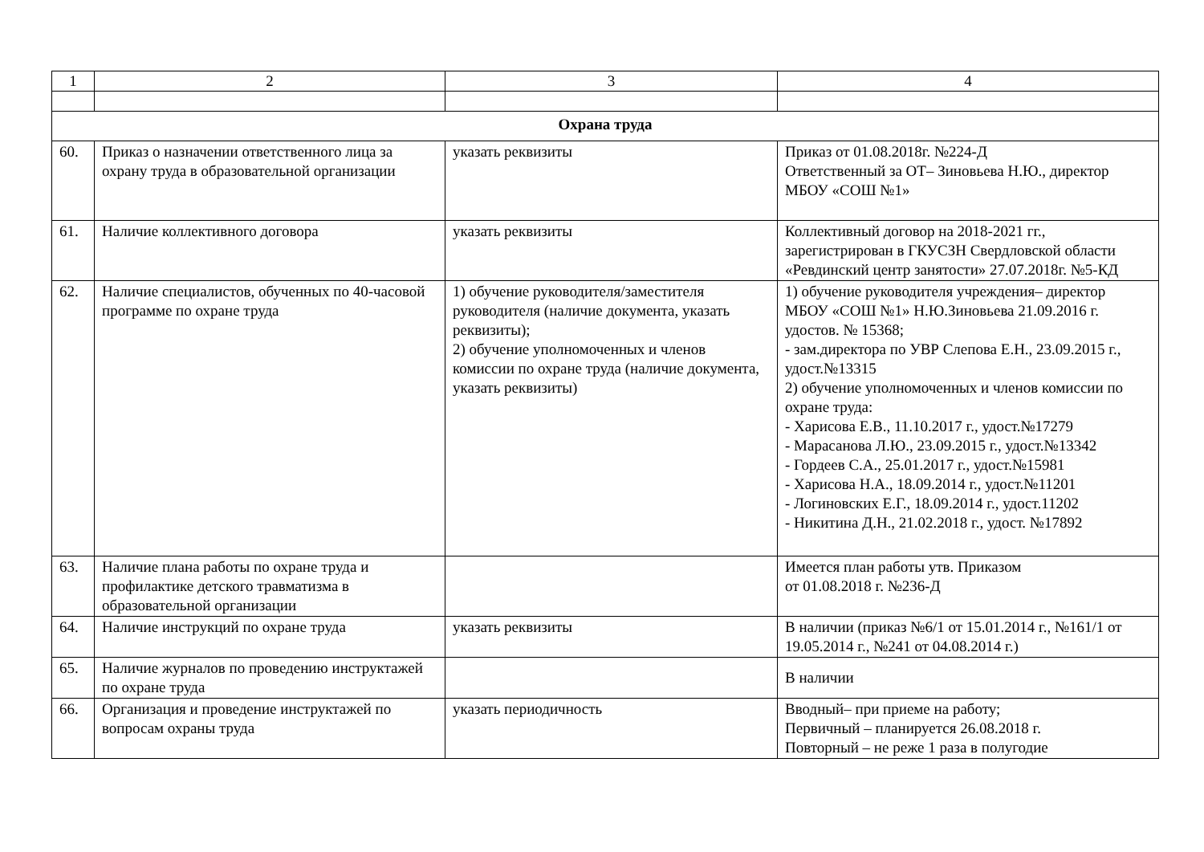| 1 | 2 | 3 | 4 |
| --- | --- | --- | --- |
| Охрана труда | | | |
| 60. | Приказ о назначении ответственного лица за охрану труда в образовательной организации | указать реквизиты | Приказ от 01.08.2018г. №224-Д Ответственный за ОТ– Зиновьева Н.Ю., директор МБОУ «СОШ №1» |
| 61. | Наличие коллективного договора | указать реквизиты | Коллективный договор на 2018-2021 гг., зарегистрирован в ГКУСЗН Свердловской области «Ревдинский центр занятости» 27.07.2018г. №5-КД |
| 62. | Наличие специалистов, обученных по 40-часовой программе по охране труда | 1) обучение руководителя/заместителя руководителя (наличие документа, указать реквизиты); 2) обучение уполномоченных и членов комиссии по охране труда (наличие документа, указать реквизиты) | 1) обучение руководителя учреждения– директор МБОУ «СОШ №1» Н.Ю.Зиновьева 21.09.2016 г. удостов. № 15368; - зам.директора по УВР Слепова Е.Н., 23.09.2015 г., удост.№13315 2) обучение уполномоченных и членов комиссии по охране труда: - Харисова Е.В., 11.10.2017 г., удост.№17279 - Марасанова Л.Ю., 23.09.2015 г., удост.№13342 - Гордеев С.А., 25.01.2017 г., удост.№15981 - Харисова Н.А., 18.09.2014 г., удост.№11201 - Логиновских Е.Г., 18.09.2014 г., удост.11202 - Никитина Д.Н., 21.02.2018 г., удост. №17892 |
| 63. | Наличие плана работы по охране труда и профилактике детского травматизма в образовательной организации | | Имеется план работы утв. Приказом от 01.08.2018 г. №236-Д |
| 64. | Наличие инструкций по охране труда | указать реквизиты | В наличии (приказ №6/1 от 15.01.2014 г., №161/1 от 19.05.2014 г., №241 от 04.08.2014 г.) |
| 65. | Наличие журналов по проведению инструктажей по охране труда | | В наличии |
| 66. | Организация и проведение инструктажей по вопросам охраны труда | указать периодичность | Вводный– при приеме на работу; Первичный – планируется 26.08.2018 г. Повторный – не реже 1 раза в полугодие |